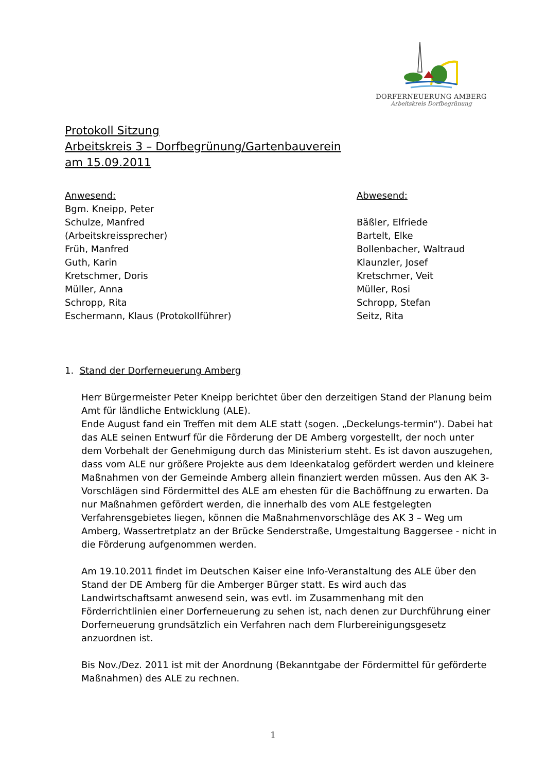DORFERNEUERUNG AMBERG
Arbeitskreis Dorfbegrünung
Protokoll Sitzung
Arbeitskreis 3 – Dorfbegrünung/Gartenbauverein
am 15.09.2011
Anwesend:
Bgm. Kneipp, Peter
Schulze, Manfred
(Arbeitskreissprecher)
Früh, Manfred
Guth, Karin
Kretschmer, Doris
Müller, Anna
Schropp, Rita
Eschermann, Klaus (Protokollführer)
Abwesend:
Bäßler, Elfriede
Bartelt, Elke
Bollenbacher, Waltraud
Klaunzler, Josef
Kretschmer, Veit
Müller, Rosi
Schropp, Stefan
Seitz, Rita
1. Stand der Dorferneuerung Amberg
Herr Bürgermeister Peter Kneipp berichtet über den derzeitigen Stand der Planung beim Amt für ländliche Entwicklung (ALE).
Ende August fand ein Treffen mit dem ALE statt (sogen. „Deckelungs-termin“). Dabei hat das ALE seinen Entwurf für die Förderung der DE Amberg vorgestellt, der noch unter dem Vorbehalt der Genehmigung durch das Ministerium steht. Es ist davon auszugehen, dass vom ALE nur größere Projekte aus dem Ideenkatalog gefördert werden und kleinere Maßnahmen von der Gemeinde Amberg allein finanziert werden müssen. Aus den AK 3-Vorschlägen sind Fördermittel des ALE am ehesten für die Bachöffnung zu erwarten. Da nur Maßnahmen gefördert werden, die innerhalb des vom ALE festgelegten Verfahrensgebietes liegen, können die Maßnahmenvorschläge des AK 3 – Weg um Amberg, Wassertretplatz an der Brücke Senderstraße, Umgestaltung Baggersee - nicht in die Förderung aufgenommen werden.
Am 19.10.2011 findet im Deutschen Kaiser eine Info-Veranstaltung des ALE über den Stand der DE Amberg für die Amberger Bürger statt. Es wird auch das Landwirtschaftsamt anwesend sein, was evtl. im Zusammenhang mit den Förderrichtlinien einer Dorferneuerung zu sehen ist, nach denen zur Durchführung einer Dorferneuerung grundsätzlich ein Verfahren nach dem Flurbereinigungsgesetz anzuordnen ist.
Bis Nov./Dez. 2011 ist mit der Anordnung (Bekanntgabe der Fördermittel für geförderte Maßnahmen) des ALE zu rechnen.
1